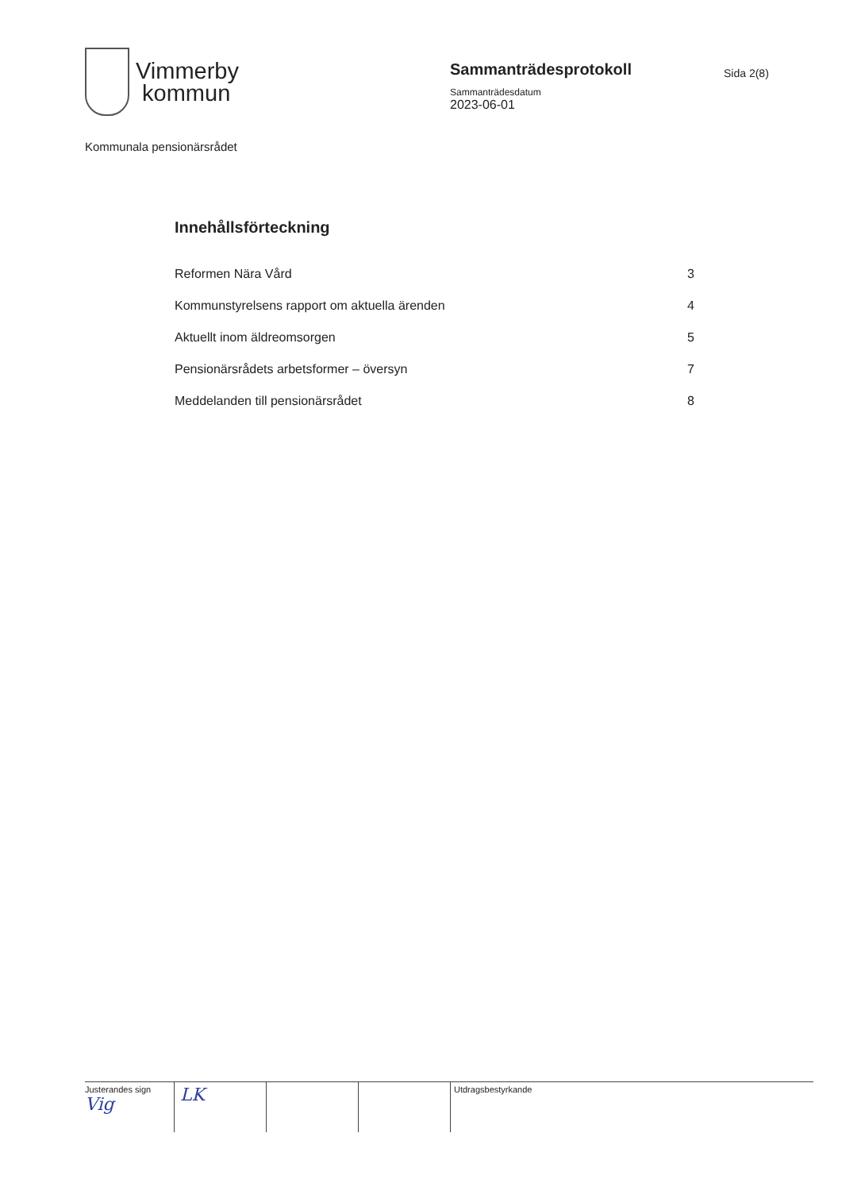Vimmerby
kommun
Sammanträdesprotokoll
Sammanträdesdatum
2023-06-01
Sida 2(8)
Kommunala pensionärsrådet
Innehållsförteckning
Reformen Nära Vård 3
Kommunstyrelsens rapport om aktuella ärenden 4
Aktuellt inom äldreomsorgen 5
Pensionärsrådets arbetsformer – översyn 7
Meddelanden till pensionärsrådet 8
Justerandes sign
Vig
LK
Utdragsbestyrkande